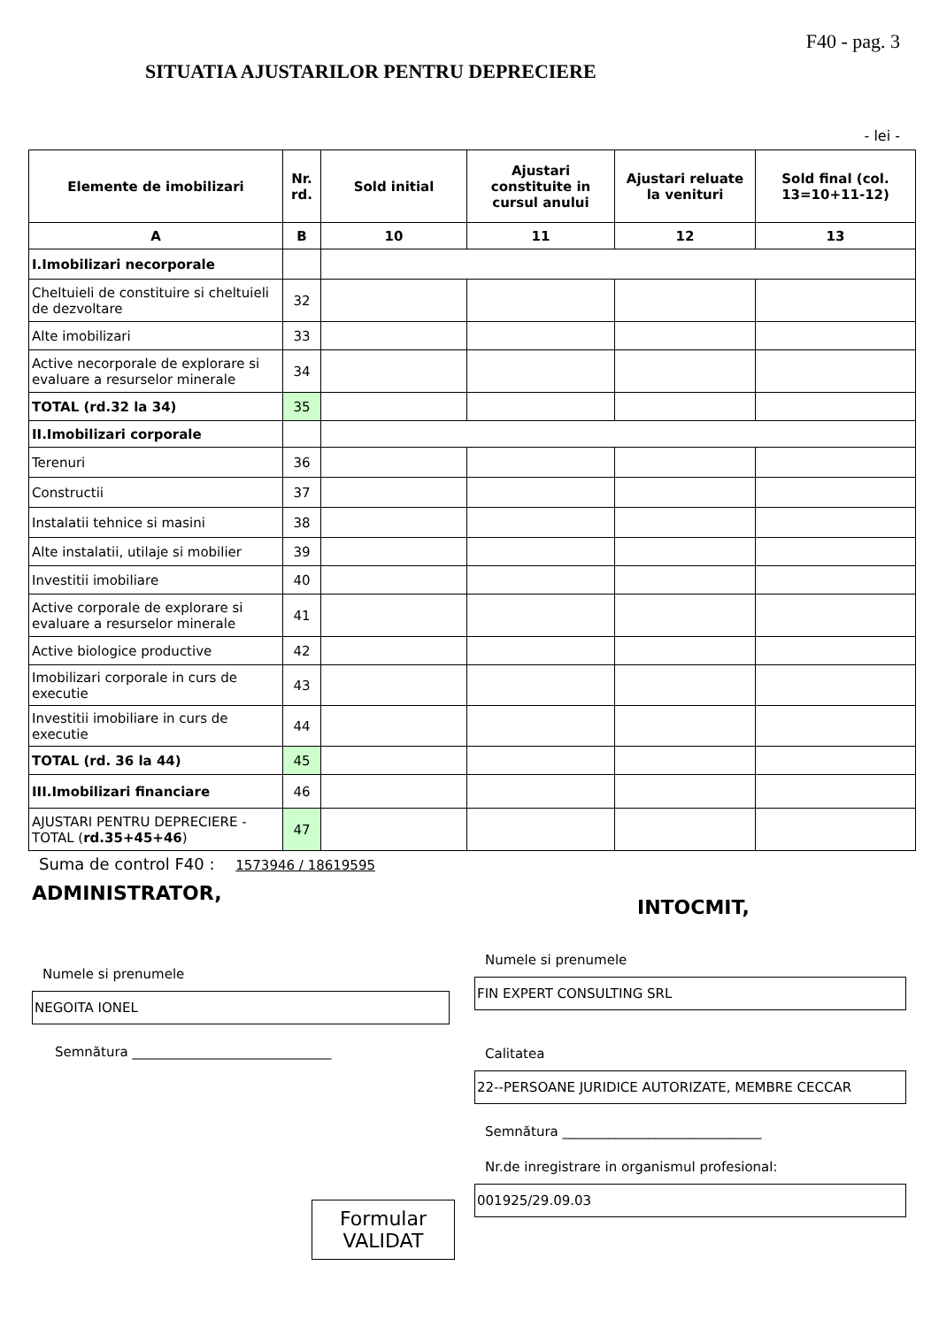F40 - pag. 3
SITUATIA AJUSTARILOR PENTRU DEPRECIERE
- lei -
| Elemente de imobilizari | Nr. rd. | Sold initial | Ajustari constituite in cursul anului | Ajustari reluate la venituri | Sold final (col. 13=10+11-12) |
| --- | --- | --- | --- | --- | --- |
| A | B | 10 | 11 | 12 | 13 |
| I.Imobilizari necorporale | | | | | |
| Cheltuieli de constituire si cheltuieli de dezvoltare | 32 | | | | |
| Alte imobilizari | 33 | | | | |
| Active necorporale de explorare si evaluare a resurselor minerale | 34 | | | | |
| TOTAL (rd.32 la 34) | 35 | | | | |
| II.Imobilizari corporale | | | | | |
| Terenuri | 36 | | | | |
| Constructii | 37 | | | | |
| Instalatii tehnice si masini | 38 | | | | |
| Alte instalatii, utilaje si mobilier | 39 | | | | |
| Investitii imobiliare | 40 | | | | |
| Active corporale de explorare si evaluare a resurselor minerale | 41 | | | | |
| Active biologice productive | 42 | | | | |
| Imobilizari corporale in curs de executie | 43 | | | | |
| Investitii imobiliare in curs de executie | 44 | | | | |
| TOTAL (rd. 36 la 44) | 45 | | | | |
| III.Imobilizari financiare | 46 | | | | |
| AJUSTARI PENTRU DEPRECIERE - TOTAL ( rd.35+45+46 ) | 47 | | | | |
Suma de control F40 : 1573946 / 18619595
ADMINISTRATOR,
Numele si prenumele
NEGOITA IONEL
Semnătura ______________________________
Formular
VALIDAT
INTOCMIT,
Numele si prenumele
FIN EXPERT CONSULTING SRL
Calitatea
22--PERSOANE JURIDICE AUTORIZATE, MEMBRE CECCAR
Semnătura ______________________________
Nr.de inregistrare in organismul profesional:
001925/29.09.03